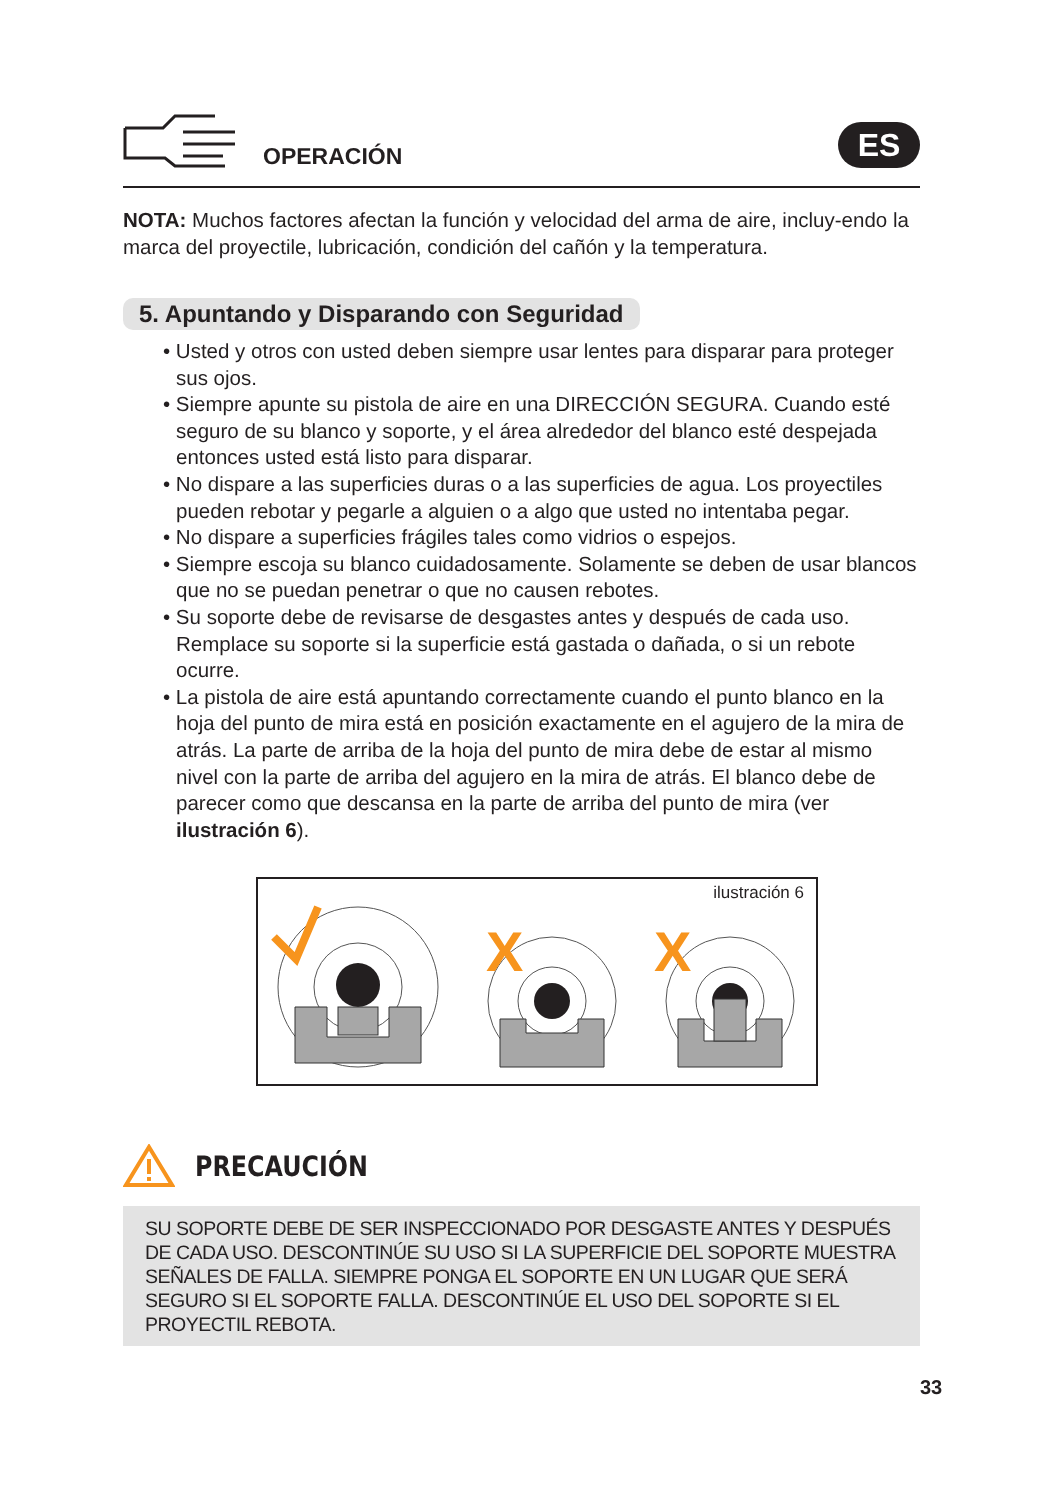OPERACIÓN
ES
NOTA: Muchos factores afectan la función y velocidad del arma de aire, incluy-endo la marca del proyectile, lubricación, condición del cañón y la temperatura.
5. Apuntando y Disparando con Seguridad
• Usted y otros con usted deben siempre usar lentes para disparar para proteger sus ojos.
• Siempre apunte su pistola de aire en una DIRECCIÓN SEGURA. Cuando esté seguro de su blanco y soporte, y el área alrededor del blanco esté despejada entonces usted está listo para disparar.
• No dispare a las superficies duras o a las superficies de agua. Los proyectiles pueden rebotar y pegarle a alguien o a algo que usted no intentaba pegar.
• No dispare a superficies frágiles tales como vidrios o espejos.
• Siempre escoja su blanco cuidadosamente. Solamente se deben de usar blancos que no se puedan penetrar o que no causen rebotes.
• Su soporte debe de revisarse de desgastes antes y después de cada uso. Remplace su soporte si la superficie está gastada o dañada, o si un rebote ocurre.
• La pistola de aire está apuntando correctamente cuando el punto blanco en la hoja del punto de mira está en posición exactamente en el agujero de la mira de atrás. La parte de arriba de la hoja del punto de mira debe de estar al mismo nivel con la parte de arriba del agujero en la mira de atrás. El blanco debe de parecer como que descansa en la parte de arriba del punto de mira (ver ilustración 6).
ilustración 6
X
X
PRECAUCIÓN
SU SOPORTE DEBE DE SER INSPECCIONADO POR DESGASTE ANTES Y DESPUÉS DE CADA USO. DESCONTINÚE SU USO SI LA SUPERFICIE DEL SOPORTE MUESTRA SEÑALES DE FALLA. SIEMPRE PONGA EL SOPORTE EN UN LUGAR QUE SERÁ SEGURO SI EL SOPORTE FALLA. DESCONTINÚE EL USO DEL SOPORTE SI EL PROYECTIL REBOTA.
33